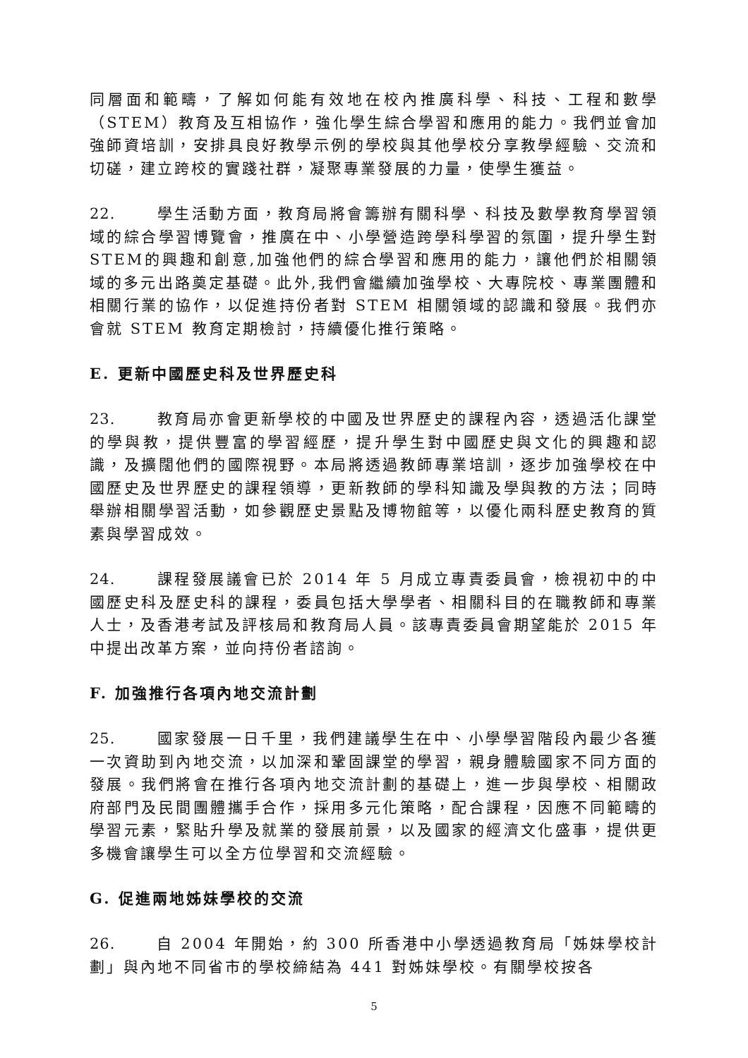同層面和範疇，了解如何能有效地在校內推廣科學、科技、工程和數學（STEM）教育及互相協作，強化學生綜合學習和應用的能力。我們並會加強師資培訓，安排具良好教學示例的學校與其他學校分享教學經驗、交流和切磋，建立跨校的實踐社群，凝聚專業發展的力量，使學生獲益。
22. 學生活動方面，教育局將會籌辦有關科學、科技及數學教育學習領域的綜合學習博覽會，推廣在中、小學營造跨學科學習的氛圍，提升學生對STEM的興趣和創意,加強他們的綜合學習和應用的能力，讓他們於相關領域的多元出路奠定基礎。此外,我們會繼續加強學校、大專院校、專業團體和相關行業的協作，以促進持份者對 STEM 相關領域的認識和發展。我們亦會就 STEM 教育定期檢討，持續優化推行策略。
E. 更新中國歷史科及世界歷史科
23. 教育局亦會更新學校的中國及世界歷史的課程內容，透過活化課堂的學與教，提供豐富的學習經歷，提升學生對中國歷史與文化的興趣和認識，及擴闊他們的國際視野。本局將透過教師專業培訓，逐步加強學校在中國歷史及世界歷史的課程領導，更新教師的學科知識及學與教的方法；同時舉辦相關學習活動，如參觀歷史景點及博物館等，以優化兩科歷史教育的質素與學習成效。
24. 課程發展議會已於 2014 年 5 月成立專責委員會，檢視初中的中國歷史科及歷史科的課程，委員包括大學學者、相關科目的在職教師和專業人士，及香港考試及評核局和教育局人員。該專責委員會期望能於 2015 年中提出改革方案，並向持份者諮詢。
F. 加強推行各項內地交流計劃
25. 國家發展一日千里，我們建議學生在中、小學學習階段內最少各獲一次資助到內地交流，以加深和鞏固課堂的學習，親身體驗國家不同方面的發展。我們將會在推行各項內地交流計劃的基礎上，進一步與學校、相關政府部門及民間團體攜手合作，採用多元化策略，配合課程，因應不同範疇的學習元素，緊貼升學及就業的發展前景，以及國家的經濟文化盛事，提供更多機會讓學生可以全方位學習和交流經驗。
G. 促進兩地姊妹學校的交流
26. 自 2004 年開始，約 300 所香港中小學透過教育局「姊妹學校計劃」與內地不同省市的學校締結為 441 對姊妹學校。有關學校按各
5